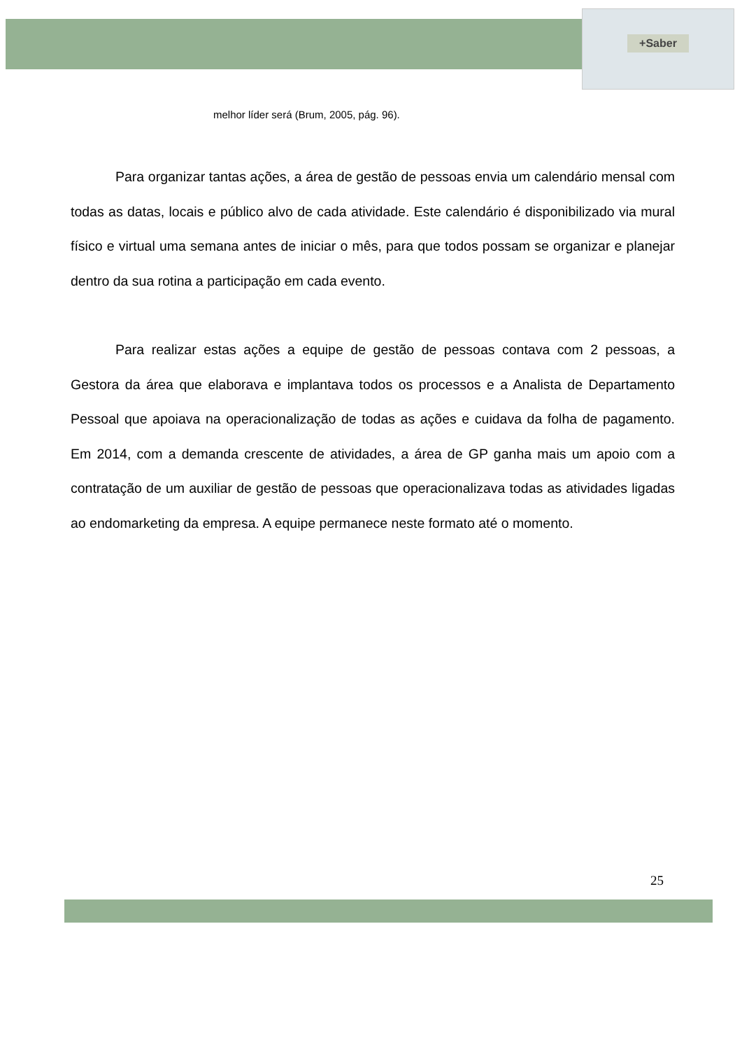+Saber
melhor líder será (Brum, 2005, pág. 96).
Para organizar tantas ações, a área de gestão de pessoas envia um calendário mensal com todas as datas, locais e público alvo de cada atividade. Este calendário é disponibilizado via mural físico e virtual uma semana antes de iniciar o mês, para que todos possam se organizar e planejar dentro da sua rotina a participação em cada evento.
Para realizar estas ações a equipe de gestão de pessoas contava com 2 pessoas, a Gestora da área que elaborava e implantava todos os processos e a Analista de Departamento Pessoal que apoiava na operacionalização de todas as ações e cuidava da folha de pagamento. Em 2014, com a demanda crescente de atividades, a área de GP ganha mais um apoio com a contratação de um auxiliar de gestão de pessoas que operacionalizava todas as atividades ligadas ao endomarketing da empresa. A equipe permanece neste formato até o momento.
25